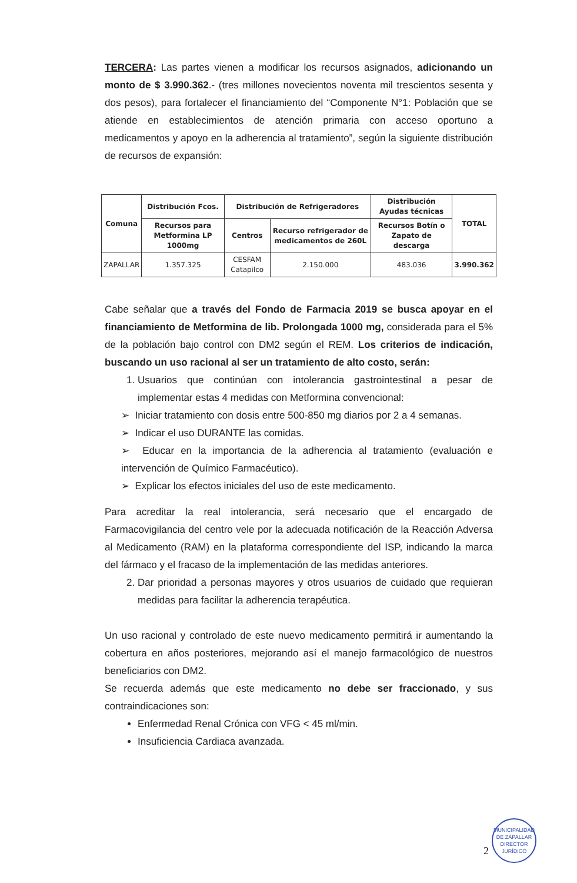TERCERA: Las partes vienen a modificar los recursos asignados, adicionando un monto de $ 3.990.362.- (tres millones novecientos noventa mil trescientos sesenta y dos pesos), para fortalecer el financiamiento del “Componente N°1: Población que se atiende en establecimientos de atención primaria con acceso oportuno a medicamentos y apoyo en la adherencia al tratamiento”, según la siguiente distribución de recursos de expansión:
| Comuna | Distribución Fcos. | Distribución de Refrigeradores | | Distribución Ayudas técnicas | TOTAL |
| --- | --- | --- | --- | --- | --- |
| | Recursos para Metformina LP 1000mg | Centros | Recurso refrigerador de medicamentos de 260L | Recursos Botín o Zapato de descarga | |
| ZAPALLAR | 1.357.325 | CESFAM Catapilco | 2.150.000 | 483.036 | 3.990.362 |
Cabe señalar que a través del Fondo de Farmacia 2019 se busca apoyar en el financiamiento de Metformina de lib. Prolongada 1000 mg, considerada para el 5% de la población bajo control con DM2 según el REM. Los criterios de indicación, buscando un uso racional al ser un tratamiento de alto costo, serán:
1. Usuarios que continúan con intolerancia gastrointestinal a pesar de implementar estas 4 medidas con Metformina convencional:
➢ Iniciar tratamiento con dosis entre 500-850 mg diarios por 2 a 4 semanas.
➢ Indicar el uso DURANTE las comidas.
➢ Educar en la importancia de la adherencia al tratamiento (evaluación e intervención de Químico Farmacéutico).
➢ Explicar los efectos iniciales del uso de este medicamento.
Para acreditar la real intolerancia, será necesario que el encargado de Farmacovigilancia del centro vele por la adecuada notificación de la Reacción Adversa al Medicamento (RAM) en la plataforma correspondiente del ISP, indicando la marca del fármaco y el fracaso de la implementación de las medidas anteriores.
2. Dar prioridad a personas mayores y otros usuarios de cuidado que requieran medidas para facilitar la adherencia terapéutica.
Un uso racional y controlado de este nuevo medicamento permitirá ir aumentando la cobertura en años posteriores, mejorando así el manejo farmacológico de nuestros beneficiarios con DM2.
Se recuerda además que este medicamento no debe ser fraccionado, y sus contraindicaciones son:
Enfermedad Renal Crónica con VFG < 45 ml/min.
Insuficiencia Cardiaca avanzada.
MUNICIPALIDAD DE ZAPALLAR
DIRECTOR JURÍDICO
2